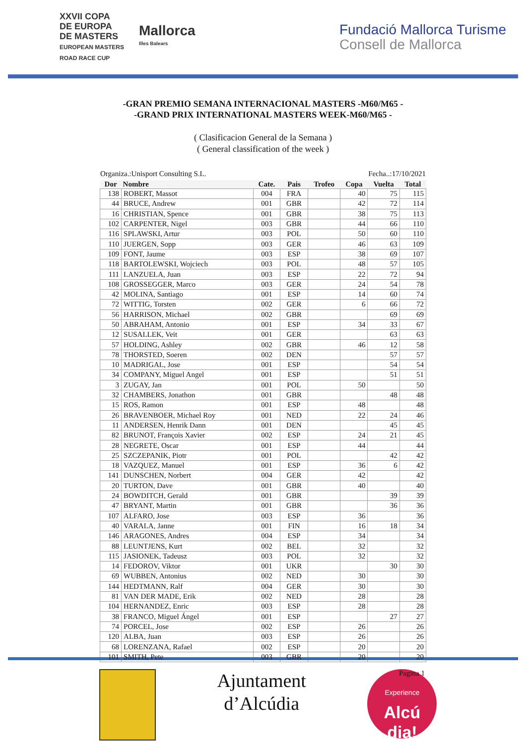XXVII COPA
DE EUROPA
DE MASTERS
EUROPEAN MASTERS
ROAD RACE CUP
Mallorca
Illes Balears
Fundació Mallorca Turisme
Consell de Mallorca
-GRAN PREMIO SEMANA INTERNACIONAL MASTERS -M60/M65 -
-GRAND PRIX INTERNATIONAL MASTERS WEEK-M60/M65 -
( Clasificacion General de la Semana )
( General classification of the week )
Organiza.:Unisport Consulting S.L. Fecha..:17/10/2021
| Dor | Nombre | Cate. | Pais | Trofeo | Copa | Vuelta | Total |
| --- | --- | --- | --- | --- | --- | --- | --- |
| 138 | ROBERT, Massot | 004 | FRA | | 40 | 75 | 115 |
| 44 | BRUCE, Andrew | 001 | GBR | | 42 | 72 | 114 |
| 16 | CHRISTIAN, Spence | 001 | GBR | | 38 | 75 | 113 |
| 102 | CARPENTER, Nigel | 003 | GBR | | 44 | 66 | 110 |
| 116 | SPLAWSKI, Artur | 003 | POL | | 50 | 60 | 110 |
| 110 | JUERGEN, Sopp | 003 | GER | | 46 | 63 | 109 |
| 109 | FONT, Jaume | 003 | ESP | | 38 | 69 | 107 |
| 118 | BARTOLEWSKI, Wojciech | 003 | POL | | 48 | 57 | 105 |
| 111 | LANZUELA, Juan | 003 | ESP | | 22 | 72 | 94 |
| 108 | GROSSEGGER, Marco | 003 | GER | | 24 | 54 | 78 |
| 42 | MOLINA, Santiago | 001 | ESP | | 14 | 60 | 74 |
| 72 | WITTIG, Torsten | 002 | GER | | 6 | 66 | 72 |
| 56 | HARRISON, Michael | 002 | GBR | | | 69 | 69 |
| 50 | ABRAHAM, Antonio | 001 | ESP | | 34 | 33 | 67 |
| 12 | SUSALLEK, Veit | 001 | GER | | | 63 | 63 |
| 57 | HOLDING, Ashley | 002 | GBR | | 46 | 12 | 58 |
| 78 | THORSTED, Soeren | 002 | DEN | | | 57 | 57 |
| 10 | MADRIGAL, Jose | 001 | ESP | | | 54 | 54 |
| 34 | COMPANY, Miguel Angel | 001 | ESP | | | 51 | 51 |
| 3 | ZUGAY, Jan | 001 | POL | | 50 | | 50 |
| 32 | CHAMBERS, Jonathon | 001 | GBR | | | 48 | 48 |
| 15 | ROS, Ramon | 001 | ESP | | 48 | | 48 |
| 26 | BRAVENBOER, Michael Roy | 001 | NED | | 22 | 24 | 46 |
| 11 | ANDERSEN, Henrik Dann | 001 | DEN | | | 45 | 45 |
| 82 | BRUNOT, François Xavier | 002 | ESP | | 24 | 21 | 45 |
| 28 | NEGRETE, Oscar | 001 | ESP | | 44 | | 44 |
| 25 | SZCZEPANIK, Piotr | 001 | POL | | | 42 | 42 |
| 18 | VAZQUEZ, Manuel | 001 | ESP | | 36 | 6 | 42 |
| 141 | DUNSCHEN, Norbert | 004 | GER | | 42 | | 42 |
| 20 | TURTON, Dave | 001 | GBR | | 40 | | 40 |
| 24 | BOWDITCH, Gerald | 001 | GBR | | | 39 | 39 |
| 47 | BRYANT, Martin | 001 | GBR | | | 36 | 36 |
| 107 | ALFARO, Jose | 003 | ESP | | 36 | | 36 |
| 40 | VARALA, Janne | 001 | FIN | | 16 | 18 | 34 |
| 146 | ARAGONES, Andres | 004 | ESP | | 34 | | 34 |
| 88 | LEUNTJENS, Kurt | 002 | BEL | | 32 | | 32 |
| 115 | JASIONEK, Tadeusz | 003 | POL | | 32 | | 32 |
| 14 | FEDOROV, Viktor | 001 | UKR | | | 30 | 30 |
| 69 | WUBBEN, Antonius | 002 | NED | | 30 | | 30 |
| 144 | HEDTMANN, Ralf | 004 | GER | | 30 | | 30 |
| 81 | VAN DER MADE, Erik | 002 | NED | | 28 | | 28 |
| 104 | HERNANDEZ, Enric | 003 | ESP | | 28 | | 28 |
| 38 | FRANCO, Miguel Ángel | 001 | ESP | | | 27 | 27 |
| 74 | PORCEL, Jose | 002 | ESP | | 26 | | 26 |
| 120 | ALBA, Juan | 003 | ESP | | 26 | | 26 |
| 68 | LORENZANA, Rafael | 002 | ESP | | 20 | | 20 |
| 101 | SMITH, Pete | 003 | GBR | | 20 | | 20 |
Ajuntament
d’Alcúdia
Experience
Alcú
dia!
Pagina 1